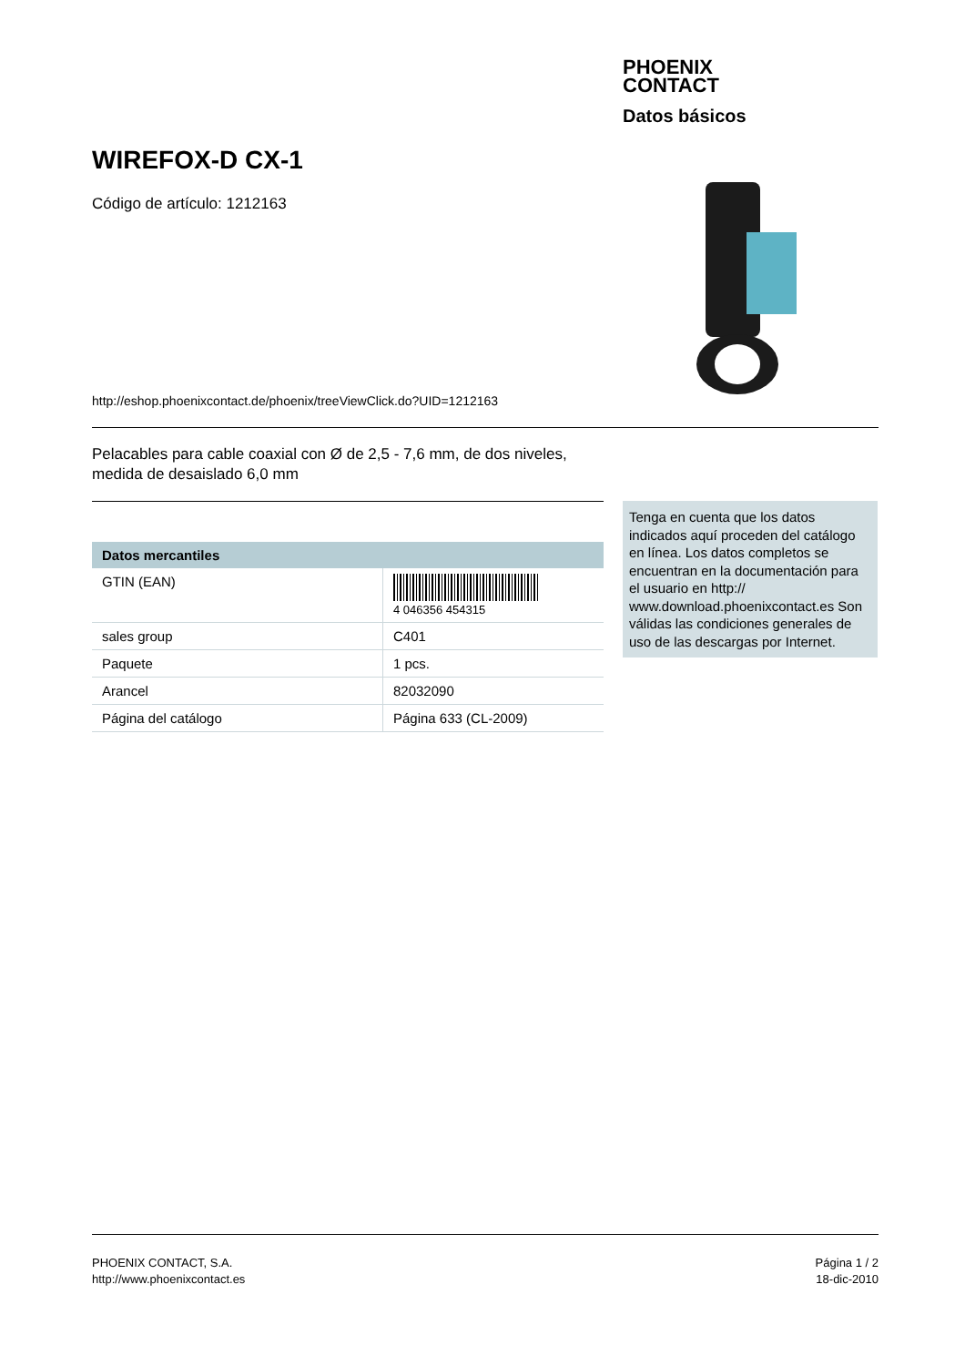PHOENIX
CONTACT
Datos básicos
WIREFOX-D CX-1
Código de artículo: 1212163
http://eshop.phoenixcontact.de/phoenix/treeViewClick.do?UID=1212163
Pelacables para cable coaxial con Ø de 2,5 - 7,6 mm, de dos niveles, medida de desaislado 6,0 mm
| Datos mercantiles | |
| --- | --- |
| GTIN (EAN) | 4 046356 454315 |
| sales group | C401 |
| Paquete | 1 pcs. |
| Arancel | 82032090 |
| Página del catálogo | Página 633 (CL-2009) |
Tenga en cuenta que los datos indicados aquí proceden del catálogo en línea. Los datos completos se encuentran en la documentación para el usuario en http:// www.download.phoenixcontact.es Son válidas las condiciones generales de uso de las descargas por Internet.
PHOENIX CONTACT, S.A.
http://www.phoenixcontact.es
Página 1 / 2
18-dic-2010